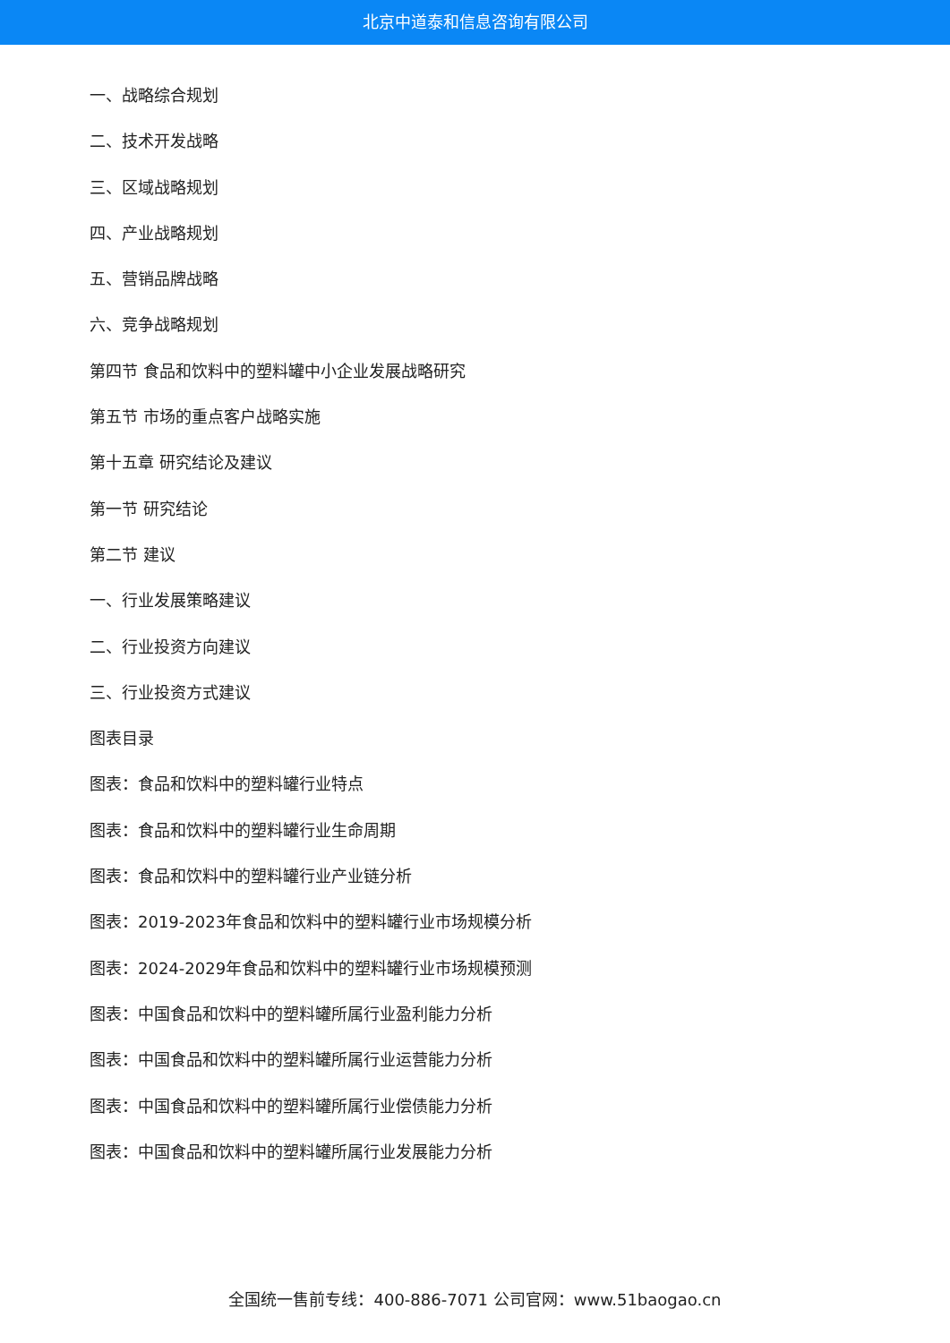北京中道泰和信息咨询有限公司
一、战略综合规划
二、技术开发战略
三、区域战略规划
四、产业战略规划
五、营销品牌战略
六、竞争战略规划
第四节 食品和饮料中的塑料罐中小企业发展战略研究
第五节 市场的重点客户战略实施
第十五章 研究结论及建议
第一节 研究结论
第二节 建议
一、行业发展策略建议
二、行业投资方向建议
三、行业投资方式建议
图表目录
图表：食品和饮料中的塑料罐行业特点
图表：食品和饮料中的塑料罐行业生命周期
图表：食品和饮料中的塑料罐行业产业链分析
图表：2019-2023年食品和饮料中的塑料罐行业市场规模分析
图表：2024-2029年食品和饮料中的塑料罐行业市场规模预测
图表：中国食品和饮料中的塑料罐所属行业盈利能力分析
图表：中国食品和饮料中的塑料罐所属行业运营能力分析
图表：中国食品和饮料中的塑料罐所属行业偿债能力分析
图表：中国食品和饮料中的塑料罐所属行业发展能力分析
全国统一售前专线：400-886-7071 公司官网：www.51baogao.cn